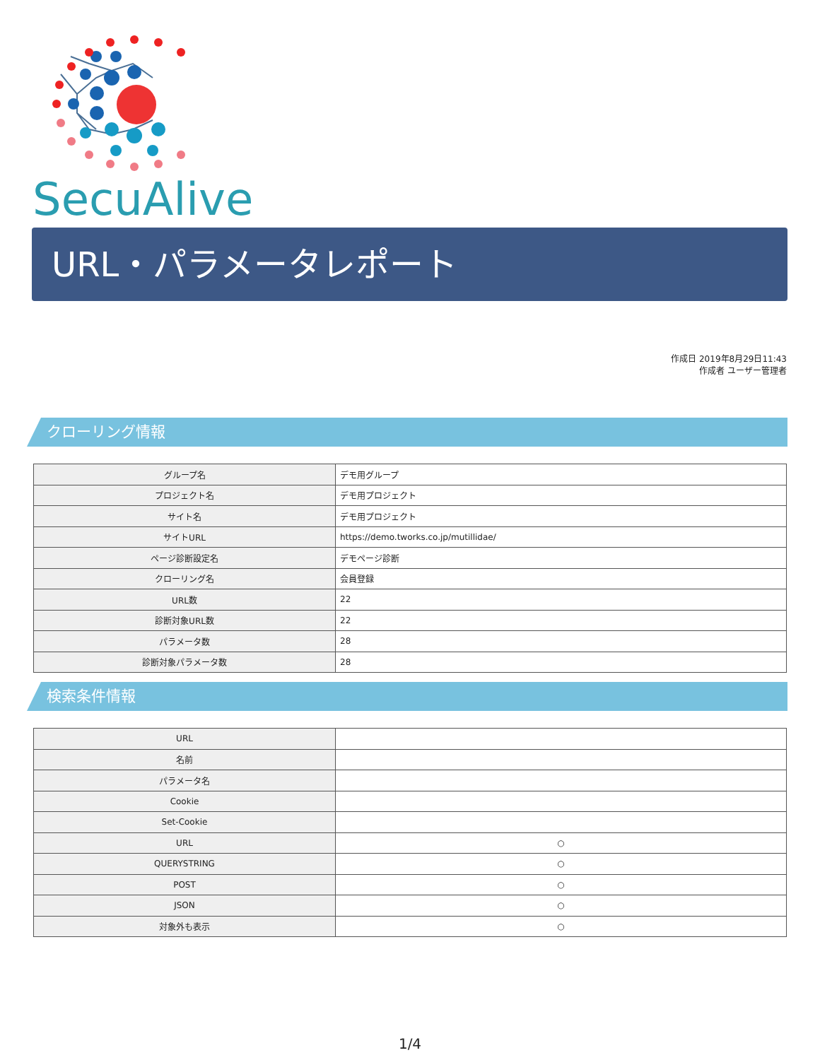SecuAlive
URL・パラメータレポート
作成日 2019年8月29日11:43
作成者 ユーザー管理者
クローリング情報
| グループ名 | デモ用グループ |
| プロジェクト名 | デモ用プロジェクト |
| サイト名 | デモ用プロジェクト |
| サイトURL | https://demo.tworks.co.jp/mutillidae/ |
| ページ診断設定名 | デモページ診断 |
| クローリング名 | 会員登録 |
| URL数 | 22 |
| 診断対象URL数 | 22 |
| パラメータ数 | 28 |
| 診断対象パラメータ数 | 28 |
検索条件情報
| URL | |
| 名前 | |
| パラメータ名 | |
| Cookie | |
| Set-Cookie | |
| URL | ○ |
| QUERYSTRING | ○ |
| POST | ○ |
| JSON | ○ |
| 対象外も表示 | ○ |
1/4